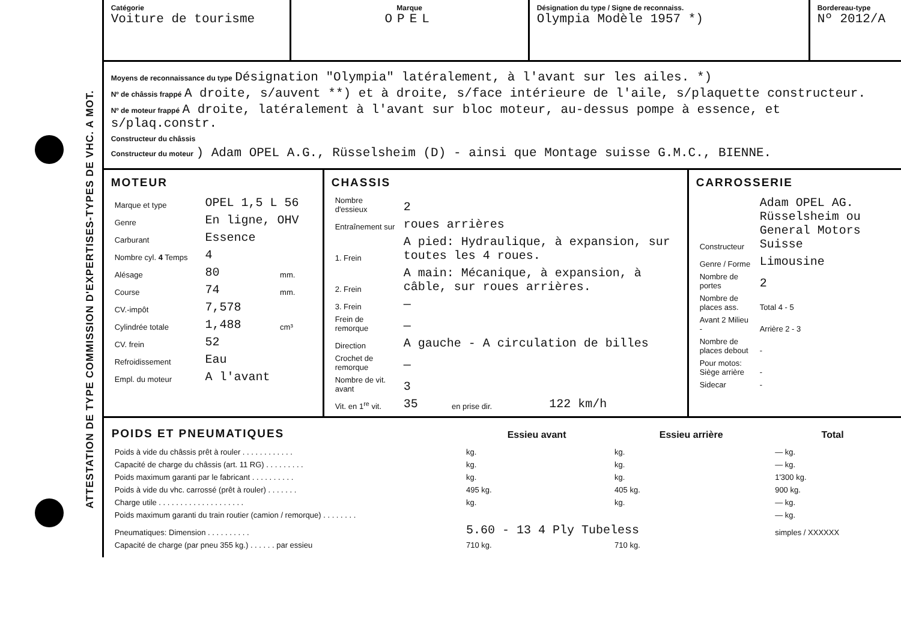ATTESTATION DE TYPE COMMISSION D'EXPERTISES-TYPES DE VHC. A MOT.
Catégorie
Voiture de tourisme
Marque
OPEL
Désignation du type / Signe de reconnaiss.
Olympia Modèle 1957 *)
Bordereau-type
Nº 2012/A
Moyens de reconnaissance du type Désignation "Olympia" latéralement, à l'avant sur les ailes. *)
Nº de châssis frappé A droite, s/auvent **) et à droite, s/face intérieure de l'aile, s/plaquette constructeur.
Nº de moteur frappé A droite, latéralement à l'avant sur bloc moteur, au-dessus pompe à essence, et s/plaq.constr.
Constructeur du châssis
Constructeur du moteur ) Adam OPEL A.G., Rüsselsheim (D) - ainsi que Montage suisse G.M.C., BIENNE.
MOTEUR
| Marque et type | OPEL 1,5 L 56 | |
| Genre | En ligne, OHV | |
| Carburant | Essence | |
| Nombre cyl. 4 Temps | 4 | |
| Alésage | 80 | mm. |
| Course | 74 | mm. |
| CV.-impôt | 7,578 | |
| Cylindrée totale | 1,488 | cm³ |
| CV. frein | 52 | |
| Refroidissement | Eau | |
| Empl. du moteur | A l'avant | |
CHASSIS
| Nombre d'essieux | 2 | | |
| Entraînement sur | roues arrières | | |
| 1. Frein | A pied: Hydraulique, à expansion, sur toutes les 4 roues. | | |
| 2. Frein | A main: Mécanique, à expansion, à câble, sur roues arrières. | | |
| 3. Frein | — | | |
| Frein de remorque | — | | |
| Direction | A gauche - A circulation de billes | | |
| Crochet de remorque | — | | |
| Nombre de vit. avant | 3 | | |
| Vit. en 1<sup>re</sup> vit. | 35 | en prise dir. | 122 km/h |
CARROSSERIE
| Constructeur | Adam OPEL AG. Rüsselsheim ou General Motors Suisse |
| Genre / Forme | Limousine |
| Nombre de portes | 2 |
| Nombre de places ass. | Total 4 - 5 |
| Avant 2 Milieu - | Arrière 2 - 3 |
| Nombre de places debout | - |
| Pour motos: Siège arrière | - |
| Sidecar | - |
| POIDS ET PNEUMATIQUES | Essieu avant | Essieu arrière | Total |
| --- | --- | --- | --- |
| Poids à vide du châssis prêt à rouler . . . . . . . . . . . . | kg. | kg. | — kg. |
| Capacité de charge du châssis (art. 11 RG) . . . . . . . . . | kg. | kg. | — kg. |
| Poids maximum garanti par le fabricant . . . . . . . . . . | kg. | kg. | 1'300 kg. |
| Poids à vide du vhc. carrossé (prêt à rouler) . . . . . . . | 495 kg. | 405 kg. | 900 kg. |
| Charge utile . . . . . . . . . . . . . . . . . . . . | kg. | kg. | — kg. |
| Poids maximum garanti du train routier (camion / remorque) . . . . . . . . | | | — kg. |
| Pneumatiques: Dimension . . . . . . . . . . | 5.60 - 13 4 Ply Tubeless | | simples / XXXXXX |
| Capacité de charge (par pneu 355 kg.) . . . . . . par essieu | 710 kg. | 710 kg. | |